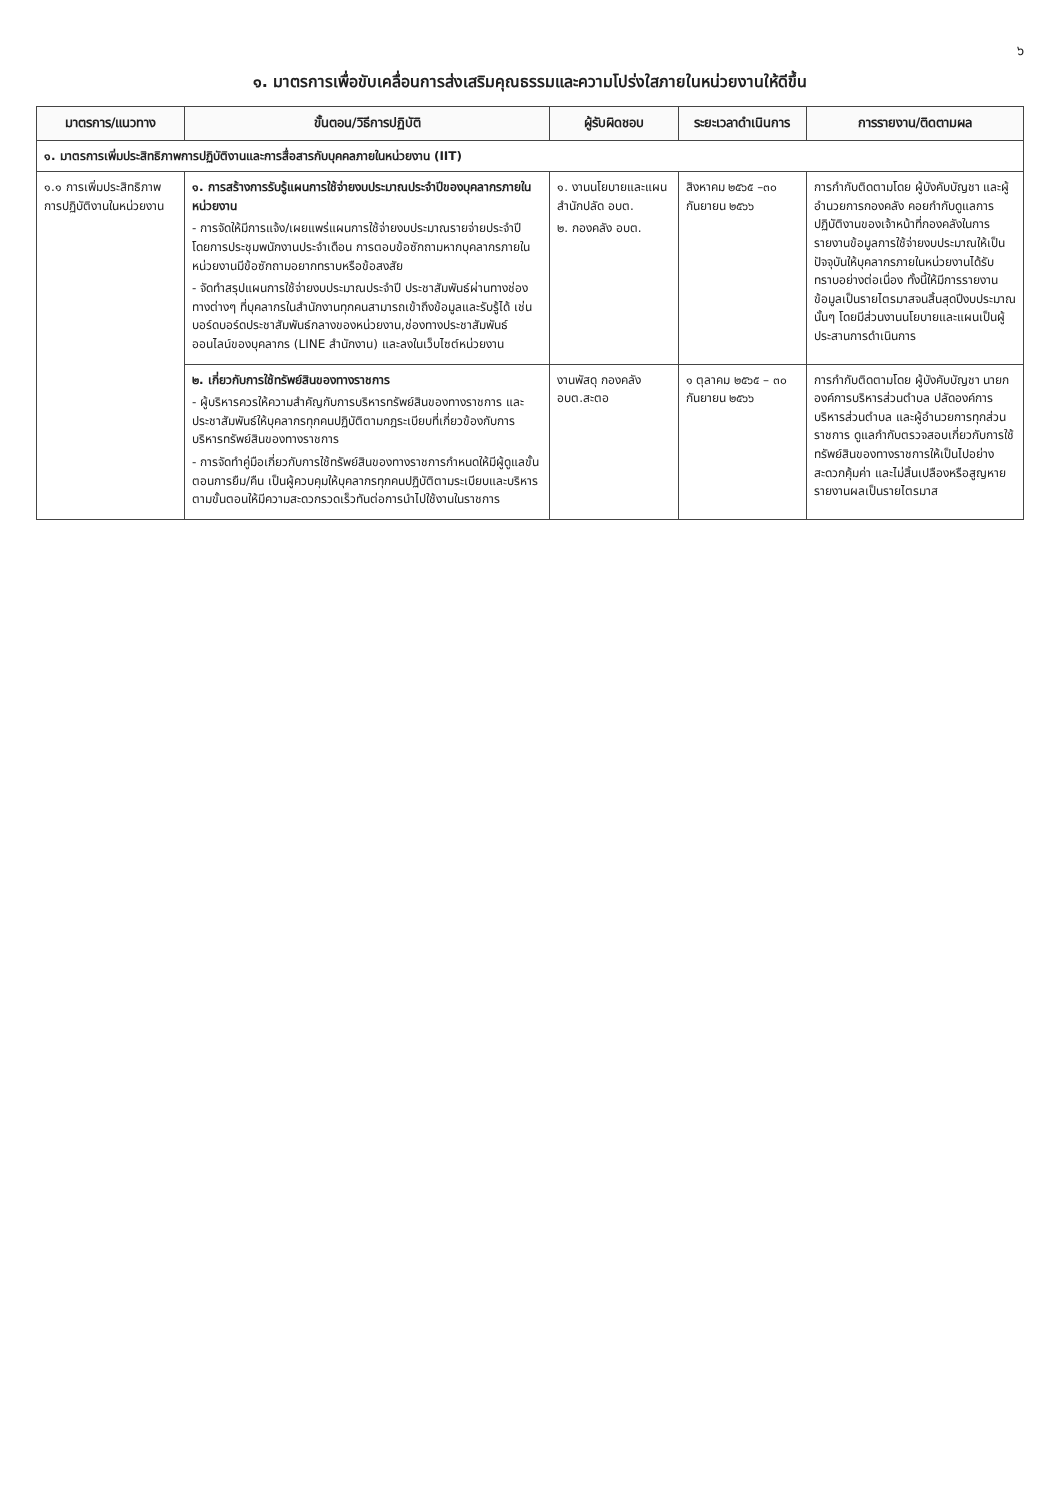๖
๑. มาตรการเพื่อขับเคลื่อนการส่งเสริมคุณธรรมและความโปร่งใสภายในหน่วยงานให้ดีขึ้น
| มาตรการ/แนวทาง | ขั้นตอน/วิธีการปฏิบัติ | ผู้รับผิดชอบ | ระยะเวลาดำเนินการ | การรายงาน/ติดตามผล |
| --- | --- | --- | --- | --- |
| ๑. มาตรการเพิ่มประสิทธิภาพการปฏิบัติงานและการสื่อสารกับบุคคลภายในหน่วยงาน (IIT) | | | | |
| ๑.๑ การเพิ่มประสิทธิภาพการปฏิบัติงานในหน่วยงาน | ๑. การสร้างการรับรู้แผนการใช้จ่ายงบประมาณประจำปีของบุคลากรภายในหน่วยงาน - การจัดให้มีการแจ้ง/เผยแพร่แผนการใช้จ่ายงบประมาณรายจ่ายประจำปี โดยการประชุมพนักงานประจำเดือน การตอบข้อซักถามหากบุคลากรภายในหน่วยงานมีข้อซักถามอยากทราบหรือข้อสงสัย - จัดทำสรุปแผนการใช้จ่ายงบประมาณประจำปี ประชาสัมพันธ์ผ่านทางช่องทางต่างๆ ที่บุคลากรในสำนักงานทุกคนสามารถเข้าถึงข้อมูลและรับรู้ได้ เช่น บอร์ดบอร์ดประชาสัมพันธ์กลางของหน่วยงาน,ช่องทางประชาสัมพันธ์ออนไลน์ของบุคลากร (LINE สำนักงาน) และลงในเว็บไซต์หน่วยงาน | ๑. งานนโยบายและแผน สำนักปลัด อบต. ๒. กองคลัง อบต. | สิงหาคม ๒๕๖๕ –๓๐ กันยายน ๒๕๖๖ | การกำกับติดตามโดย ผู้บังคับบัญชา และผู้อำนวยการกองคลัง คอยกำกับดูแลการปฏิบัติงานของเจ้าหน้าที่กองคลังในการรายงานข้อมูลการใช้จ่ายงบประมาณให้เป็นปัจจุบันให้บุคลากรภายในหน่วยงานได้รับทราบอย่างต่อเนื่อง ทั้งนี้ให้มีการรายงานข้อมูลเป็นรายไตรมาสจนสิ้นสุดปีงบประมาณนั้นๆ โดยมีส่วนงานนโยบายและแผนเป็นผู้ประสานการดำเนินการ |
| | ๒. เกี่ยวกับการใช้ทรัพย์สินของทางราชการ - ผู้บริหารควรให้ความสำคัญกับการบริหารทรัพย์สินของทางราชการ และประชาสัมพันธ์ให้บุคลากรทุกคนปฏิบัติตามกฎระเบียบที่เกี่ยวข้องกับการบริหารทรัพย์สินของทางราชการ - การจัดทำคู่มือเกี่ยวกับการใช้ทรัพย์สินของทางราชการกำหนดให้มีผู้ดูแลขั้นตอนการยืม/คืน เป็นผู้ควบคุมให้บุคลากรทุกคนปฏิบัติตามระเบียบและบริหารตามขั้นตอนให้มีความสะดวกรวดเร็วทันต่อการนำไปใช้งานในราชการ | งานพัสดุ กองคลัง อบต.สะตอ | ๑ ตุลาคม ๒๕๖๕ – ๓๐ กันยายน ๒๕๖๖ | การกำกับติดตามโดย ผู้บังคับบัญชา นายกองค์การบริหารส่วนตำบล ปลัดองค์การบริหารส่วนตำบล และผู้อำนวยการทุกส่วนราชการ ดูแลกำกับตรวจสอบเกี่ยวกับการใช้ทรัพย์สินของทางราชการให้เป็นไปอย่างสะดวกคุ้มค่า และไม่สิ้นเปลืองหรือสูญหาย รายงานผลเป็นรายไตรมาส |